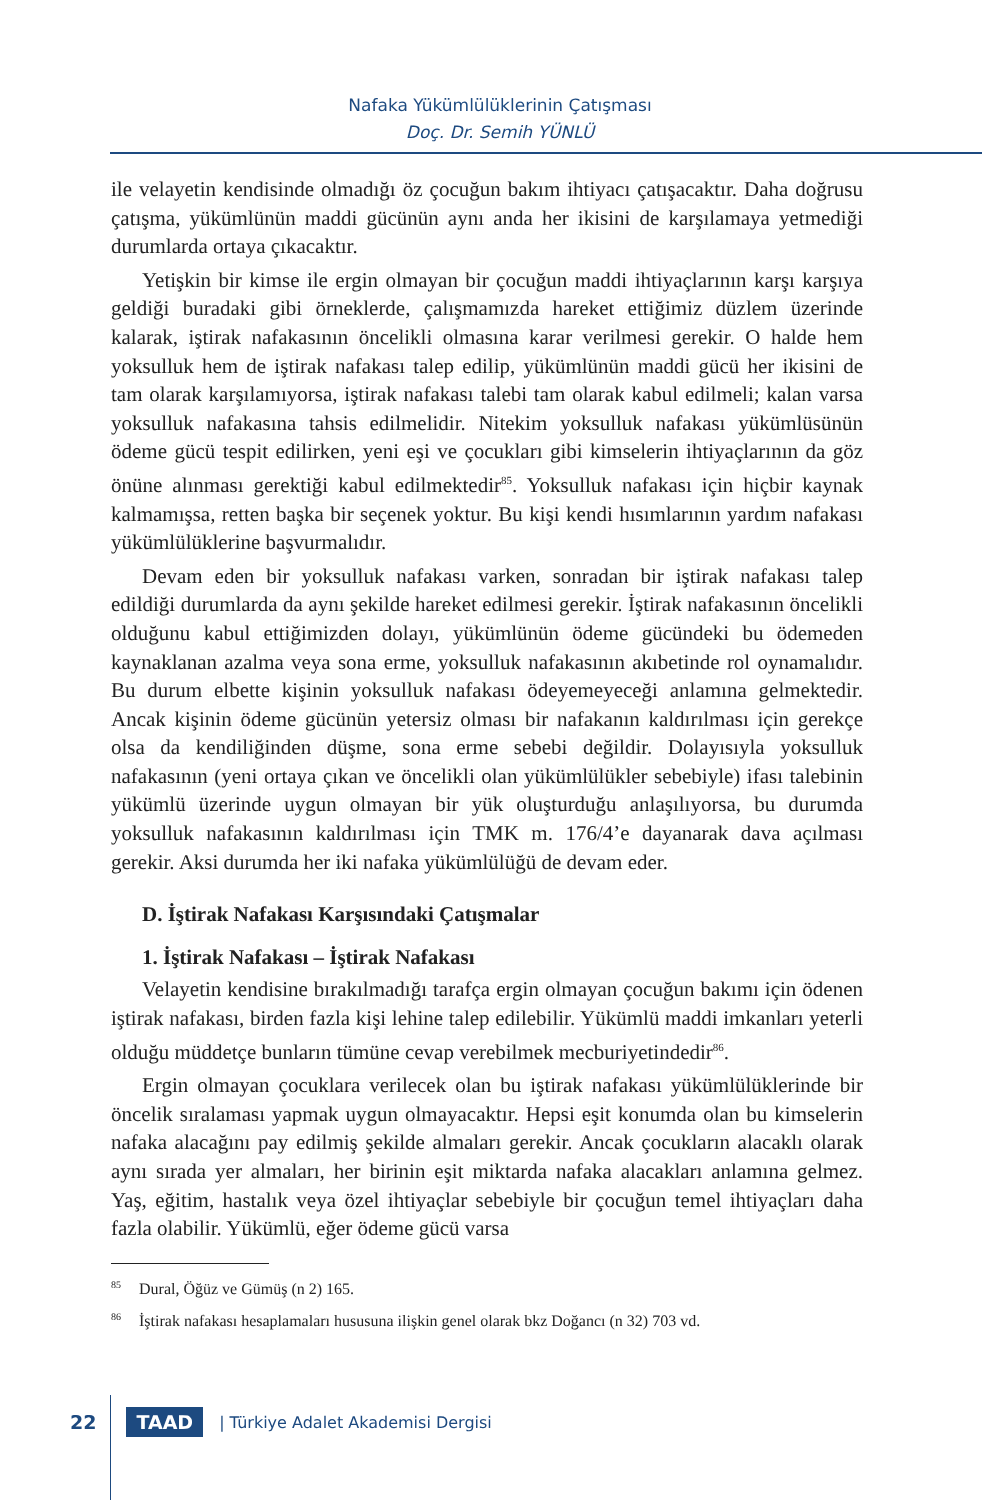Nafaka Yükümlülüklerinin Çatışması
Doç. Dr. Semih YÜNLÜ
ile velayetin kendisinde olmadığı öz çocuğun bakım ihtiyacı çatışacaktır. Daha doğrusu çatışma, yükümlünün maddi gücünün aynı anda her ikisini de karşılamaya yetmediği durumlarda ortaya çıkacaktır.
Yetişkin bir kimse ile ergin olmayan bir çocuğun maddi ihtiyaçlarının karşı karşıya geldiği buradaki gibi örneklerde, çalışmamızda hareket ettiğimiz düzlem üzerinde kalarak, iştirak nafakasının öncelikli olmasına karar verilmesi gerekir. O halde hem yoksulluk hem de iştirak nafakası talep edilip, yükümlünün maddi gücü her ikisini de tam olarak karşılamıyorsa, iştirak nafakası talebi tam olarak kabul edilmeli; kalan varsa yoksulluk nafakasına tahsis edilmelidir. Nitekim yoksulluk nafakası yükümlüsünün ödeme gücü tespit edilirken, yeni eşi ve çocukları gibi kimselerin ihtiyaçlarının da göz önüne alınması gerektiği kabul edilmektedir<sup>85</sup>. Yoksulluk nafakası için hiçbir kaynak kalmamışsa, retten başka bir seçenek yoktur. Bu kişi kendi hısımlarının yardım nafakası yükümlülüklerine başvurmalıdır.
Devam eden bir yoksulluk nafakası varken, sonradan bir iştirak nafakası talep edildiği durumlarda da aynı şekilde hareket edilmesi gerekir. İştirak nafakasının öncelikli olduğunu kabul ettiğimizden dolayı, yükümlünün ödeme gücündeki bu ödemeden kaynaklanan azalma veya sona erme, yoksulluk nafakasının akıbetinde rol oynamalıdır. Bu durum elbette kişinin yoksulluk nafakası ödeyemeyeceği anlamına gelmektedir. Ancak kişinin ödeme gücünün yetersiz olması bir nafakanın kaldırılması için gerekçe olsa da kendiliğinden düşme, sona erme sebebi değildir. Dolayısıyla yoksulluk nafakasının (yeni ortaya çıkan ve öncelikli olan yükümlülükler sebebiyle) ifası talebinin yükümlü üzerinde uygun olmayan bir yük oluşturduğu anlaşılıyorsa, bu durumda yoksulluk nafakasının kaldırılması için TMK m. 176/4’e dayanarak dava açılması gerekir. Aksi durumda her iki nafaka yükümlülüğü de devam eder.
D. İştirak Nafakası Karşısındaki Çatışmalar
1. İştirak Nafakası – İştirak Nafakası
Velayetin kendisine bırakılmadığı tarafça ergin olmayan çocuğun bakımı için ödenen iştirak nafakası, birden fazla kişi lehine talep edilebilir. Yükümlü maddi imkanları yeterli olduğu müddetçe bunların tümüne cevap verebilmek mecburiyetindedir<sup>86</sup>.
Ergin olmayan çocuklara verilecek olan bu iştirak nafakası yükümlülüklerinde bir öncelik sıralaması yapmak uygun olmayacaktır. Hepsi eşit konumda olan bu kimselerin nafaka alacağını pay edilmiş şekilde almaları gerekir. Ancak çocukların alacaklı olarak aynı sırada yer almaları, her birinin eşit miktarda nafaka alacakları anlamına gelmez. Yaş, eğitim, hastalık veya özel ihtiyaçlar sebebiyle bir çocuğun temel ihtiyaçları daha fazla olabilir. Yükümlü, eğer ödeme gücü varsa
<sup>85</sup> Dural, Öğüz ve Gümüş (n 2) 165.
<sup>86</sup> İştirak nafakası hesaplamaları hususuna ilişkin genel olarak bkz Doğancı (n 32) 703 vd.
22 TAAD | Türkiye Adalet Akademisi Dergisi